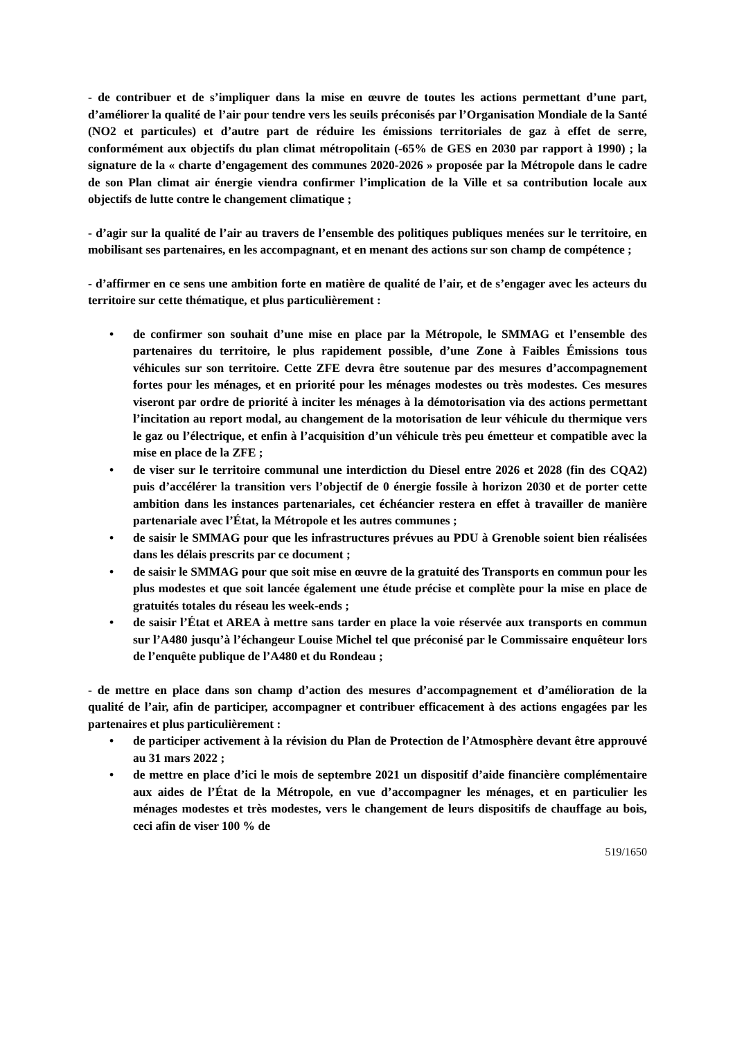- de contribuer et de s’impliquer dans la mise en œuvre de toutes les actions permettant d’une part, d’améliorer la qualité de l’air pour tendre vers les seuils préconisés par l’Organisation Mondiale de la Santé (NO2 et particules) et d’autre part de réduire les émissions territoriales de gaz à effet de serre, conformément aux objectifs du plan climat métropolitain (-65% de GES en 2030 par rapport à 1990) ; la signature de la « charte d’engagement des communes 2020-2026 » proposée par la Métropole dans le cadre de son Plan climat air énergie viendra confirmer l’implication de la Ville et sa contribution locale aux objectifs de lutte contre le changement climatique ;
- d’agir sur la qualité de l’air au travers de l’ensemble des politiques publiques menées sur le territoire, en mobilisant ses partenaires, en les accompagnant, et en menant des actions sur son champ de compétence ;
- d’affirmer en ce sens une ambition forte en matière de qualité de l’air, et de s’engager avec les acteurs du territoire sur cette thématique, et plus particulièrement :
• de confirmer son souhait d’une mise en place par la Métropole, le SMMAG et l’ensemble des partenaires du territoire, le plus rapidement possible, d’une Zone à Faibles Émissions tous véhicules sur son territoire. Cette ZFE devra être soutenue par des mesures d’accompagnement fortes pour les ménages, et en priorité pour les ménages modestes ou très modestes. Ces mesures viseront par ordre de priorité à inciter les ménages à la démotorisation via des actions permettant l’incitation au report modal, au changement de la motorisation de leur véhicule du thermique vers le gaz ou l’électrique, et enfin à l’acquisition d’un véhicule très peu émetteur et compatible avec la mise en place de la ZFE ;
• de viser sur le territoire communal une interdiction du Diesel entre 2026 et 2028 (fin des CQA2) puis d’accélérer la transition vers l’objectif de 0 énergie fossile à horizon 2030 et de porter cette ambition dans les instances partenariales, cet échéancier restera en effet à travailler de manière partenariale avec l’État, la Métropole et les autres communes ;
• de saisir le SMMAG pour que les infrastructures prévues au PDU à Grenoble soient bien réalisées dans les délais prescrits par ce document ;
• de saisir le SMMAG pour que soit mise en œuvre de la gratuité des Transports en commun pour les plus modestes et que soit lancée également une étude précise et complète pour la mise en place de gratuités totales du réseau les week-ends ;
• de saisir l’État et AREA à mettre sans tarder en place la voie réservée aux transports en commun sur l’A480 jusqu’à l’échangeur Louise Michel tel que préconisé par le Commissaire enquêteur lors de l’enquête publique de l’A480 et du Rondeau ;
- de mettre en place dans son champ d’action des mesures d’accompagnement et d’amélioration de la qualité de l’air, afin de participer, accompagner et contribuer efficacement à des actions engagées par les partenaires et plus particulièrement :
• de participer activement à la révision du Plan de Protection de l’Atmosphère devant être approuvé au 31 mars 2022 ;
• de mettre en place d’ici le mois de septembre 2021 un dispositif d’aide financière complémentaire aux aides de l’État de la Métropole, en vue d’accompagner les ménages, et en particulier les ménages modestes et très modestes, vers le changement de leurs dispositifs de chauffage au bois, ceci afin de viser 100 % de
519/1650